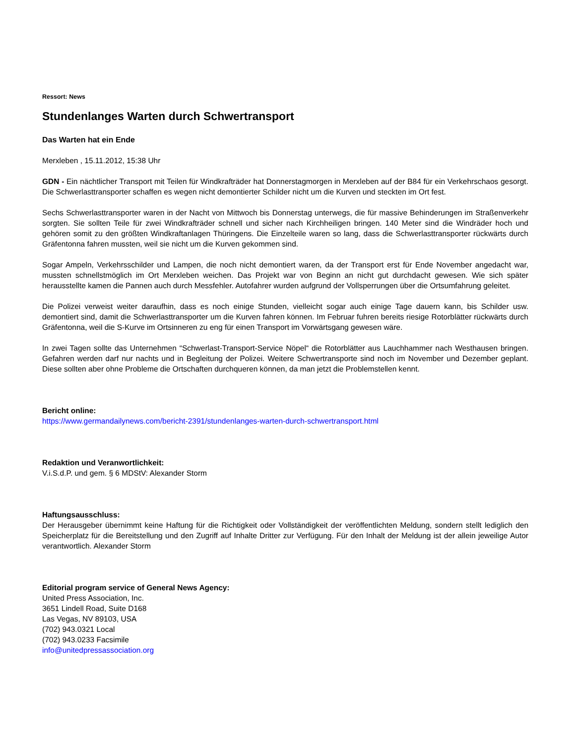Ressort: News
Stundenlanges Warten durch Schwertransport
Das Warten hat ein Ende
Merxleben , 15.11.2012, 15:38 Uhr
GDN - Ein nächtlicher Transport mit Teilen für Windkrafträder hat Donnerstagmorgen in Merxleben auf der B84 für ein Verkehrschaos gesorgt. Die Schwerlasttransporter schaffen es wegen nicht demontierter Schilder nicht um die Kurven und steckten im Ort fest.
Sechs Schwerlasttransporter waren in der Nacht von Mittwoch bis Donnerstag unterwegs, die für massive Behinderungen im Straßenverkehr sorgten. Sie sollten Teile für zwei Windkrafträder schnell und sicher nach Kirchheiligen bringen. 140 Meter sind die Windräder hoch und gehören somit zu den größten Windkraftanlagen Thüringens. Die Einzelteile waren so lang, dass die Schwerlasttransporter rückwärts durch Gräfentonna fahren mussten, weil sie nicht um die Kurven gekommen sind.
Sogar Ampeln, Verkehrsschilder und Lampen, die noch nicht demontiert waren, da der Transport erst für Ende November angedacht war, mussten schnellstmöglich im Ort Merxleben weichen. Das Projekt war von Beginn an nicht gut durchdacht gewesen. Wie sich später herausstellte kamen die Pannen auch durch Messfehler. Autofahrer wurden aufgrund der Vollsperrungen über die Ortsumfahrung geleitet.
Die Polizei verweist weiter daraufhin, dass es noch einige Stunden, vielleicht sogar auch einige Tage dauern kann, bis Schilder usw. demontiert sind, damit die Schwerlasttransporter um die Kurven fahren können. Im Februar fuhren bereits riesige Rotorblätter rückwärts durch Gräfentonna, weil die S-Kurve im Ortsinneren zu eng für einen Transport im Vorwärtsgang gewesen wäre.
In zwei Tagen sollte das Unternehmen “Schwerlast-Transport-Service Nöpel“ die Rotorblätter aus Lauchhammer nach Westhausen bringen. Gefahren werden darf nur nachts und in Begleitung der Polizei. Weitere Schwertransporte sind noch im November und Dezember geplant. Diese sollten aber ohne Probleme die Ortschaften durchqueren können, da man jetzt die Problemstellen kennt.
Bericht online:
https://www.germandailynews.com/bericht-2391/stundenlanges-warten-durch-schwertransport.html
Redaktion und Veranwortlichkeit:
V.i.S.d.P. und gem. § 6 MDStV: Alexander Storm
Haftungsausschluss:
Der Herausgeber übernimmt keine Haftung für die Richtigkeit oder Vollständigkeit der veröffentlichten Meldung, sondern stellt lediglich den Speicherplatz für die Bereitstellung und den Zugriff auf Inhalte Dritter zur Verfügung. Für den Inhalt der Meldung ist der allein jeweilige Autor verantwortlich. Alexander Storm
Editorial program service of General News Agency:
United Press Association, Inc.
3651 Lindell Road, Suite D168
Las Vegas, NV 89103, USA
(702) 943.0321 Local
(702) 943.0233 Facsimile
info@unitedpressassociation.org